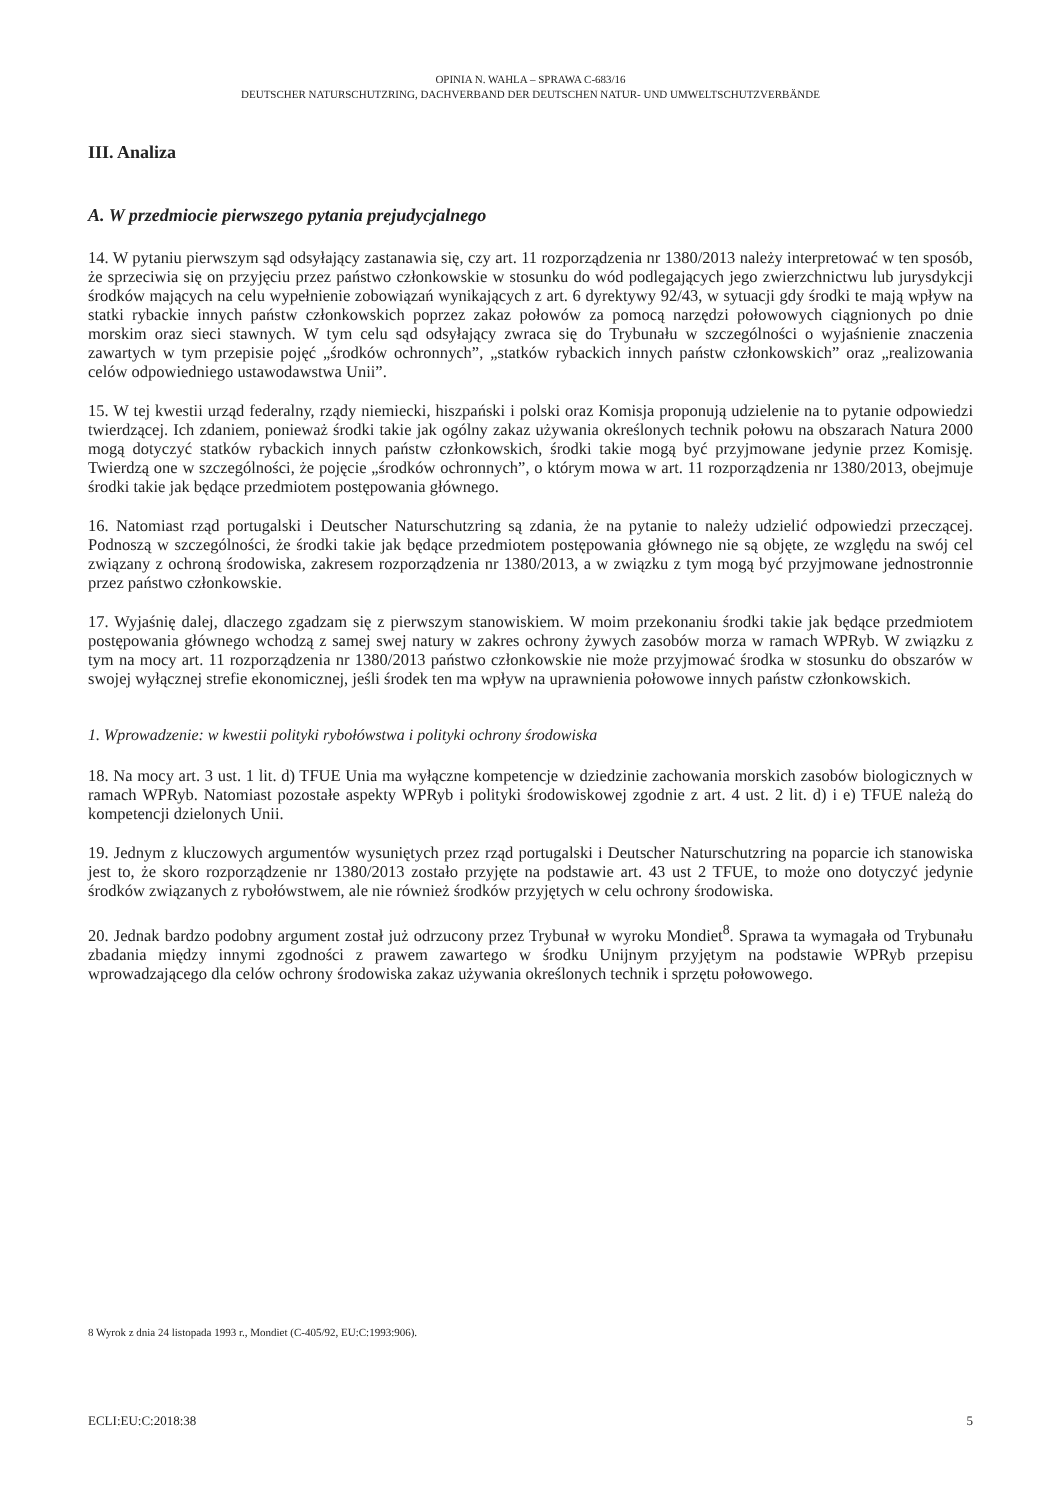OPINIA N. WAHLA – SPRAWA C-683/16
DEUTSCHER NATURSCHUTZRING, DACHVERBAND DER DEUTSCHEN NATUR- UND UMWELTSCHUTZVERBÄNDE
III. Analiza
A. W przedmiocie pierwszego pytania prejudycjalnego
14. W pytaniu pierwszym sąd odsyłający zastanawia się, czy art. 11 rozporządzenia nr 1380/2013 należy interpretować w ten sposób, że sprzeciwia się on przyjęciu przez państwo członkowskie w stosunku do wód podlegających jego zwierzchnictwu lub jurysdykcji środków mających na celu wypełnienie zobowiązań wynikających z art. 6 dyrektywy 92/43, w sytuacji gdy środki te mają wpływ na statki rybackie innych państw członkowskich poprzez zakaz połowów za pomocą narzędzi połowowych ciągnionych po dnie morskim oraz sieci stawnych. W tym celu sąd odsyłający zwraca się do Trybunału w szczególności o wyjaśnienie znaczenia zawartych w tym przepisie pojęć „środków ochronnych”, „statków rybackich innych państw członkowskich” oraz „realizowania celów odpowiedniego ustawodawstwa Unii”.
15. W tej kwestii urząd federalny, rządy niemiecki, hiszpański i polski oraz Komisja proponują udzielenie na to pytanie odpowiedzi twierdzącej. Ich zdaniem, ponieważ środki takie jak ogólny zakaz używania określonych technik połowu na obszarach Natura 2000 mogą dotyczyć statków rybackich innych państw członkowskich, środki takie mogą być przyjmowane jedynie przez Komisję. Twierdzą one w szczególności, że pojęcie „środków ochronnych”, o którym mowa w art. 11 rozporządzenia nr 1380/2013, obejmuje środki takie jak będące przedmiotem postępowania głównego.
16. Natomiast rząd portugalski i Deutscher Naturschutzring są zdania, że na pytanie to należy udzielić odpowiedzi przeczącej. Podnoszą w szczególności, że środki takie jak będące przedmiotem postępowania głównego nie są objęte, ze względu na swój cel związany z ochroną środowiska, zakresem rozporządzenia nr 1380/2013, a w związku z tym mogą być przyjmowane jednostronnie przez państwo członkowskie.
17. Wyjaśnię dalej, dlaczego zgadzam się z pierwszym stanowiskiem. W moim przekonaniu środki takie jak będące przedmiotem postępowania głównego wchodzą z samej swej natury w zakres ochrony żywych zasobów morza w ramach WPRyb. W związku z tym na mocy art. 11 rozporządzenia nr 1380/2013 państwo członkowskie nie może przyjmować środka w stosunku do obszarów w swojej wyłącznej strefie ekonomicznej, jeśli środek ten ma wpływ na uprawnienia połowowe innych państw członkowskich.
1. Wprowadzenie: w kwestii polityki rybołówstwa i polityki ochrony środowiska
18. Na mocy art. 3 ust. 1 lit. d) TFUE Unia ma wyłączne kompetencje w dziedzinie zachowania morskich zasobów biologicznych w ramach WPRyb. Natomiast pozostałe aspekty WPRyb i polityki środowiskowej zgodnie z art. 4 ust. 2 lit. d) i e) TFUE należą do kompetencji dzielonych Unii.
19. Jednym z kluczowych argumentów wysuniętych przez rząd portugalski i Deutscher Naturschutzring na poparcie ich stanowiska jest to, że skoro rozporządzenie nr 1380/2013 zostało przyjęte na podstawie art. 43 ust 2 TFUE, to może ono dotyczyć jedynie środków związanych z rybołówstwem, ale nie również środków przyjętych w celu ochrony środowiska.
20. Jednak bardzo podobny argument został już odrzucony przez Trybunał w wyroku Mondiet<sup>8</sup>. Sprawa ta wymagała od Trybunału zbadania między innymi zgodności z prawem zawartego w środku Unijnym przyjętym na podstawie WPRyb przepisu wprowadzającego dla celów ochrony środowiska zakaz używania określonych technik i sprzętu połowowego.
8 Wyrok z dnia 24 listopada 1993 r., Mondiet (C-405/92, EU:C:1993:906).
ECLI:EU:C:2018:38 5